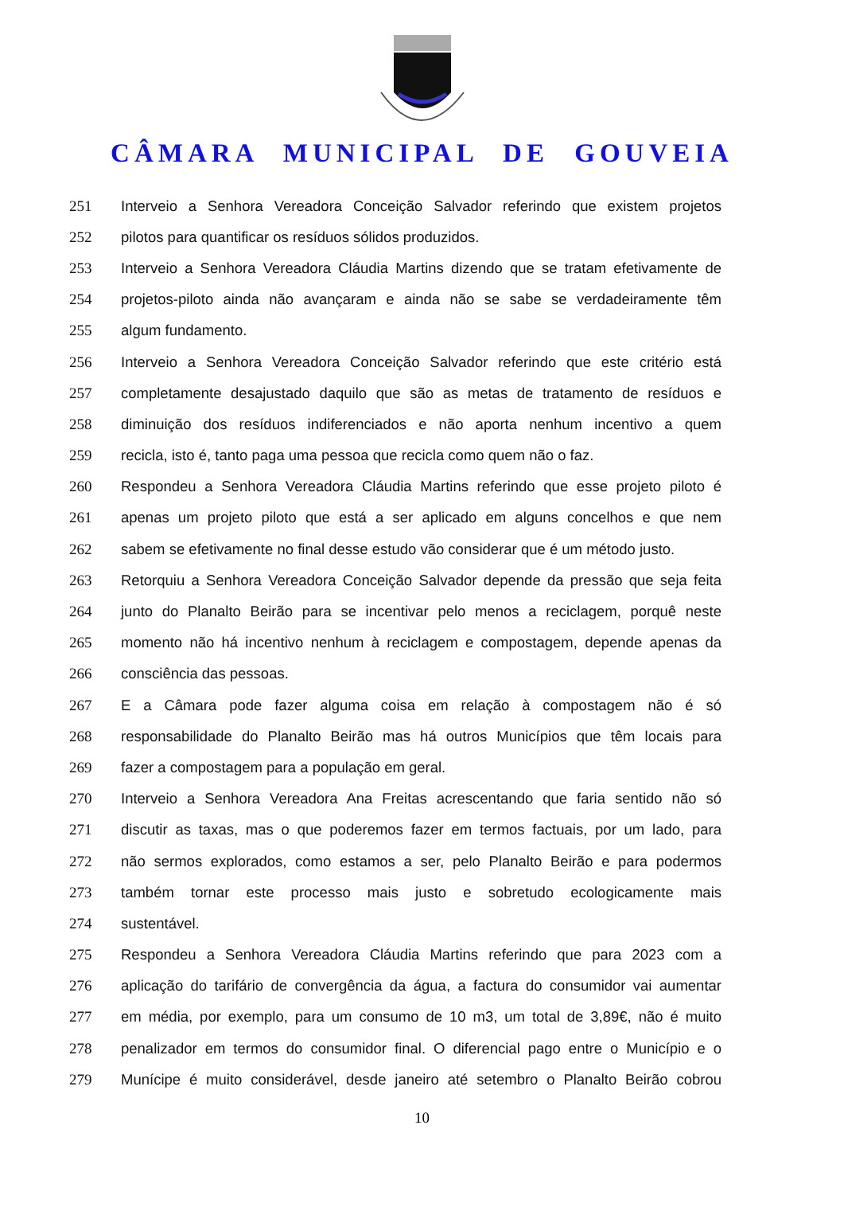CÂMARA MUNICIPAL DE GOUVEIA
251 Interveio a Senhora Vereadora Conceição Salvador referindo que existem projetos
252 pilotos para quantificar os resíduos sólidos produzidos.
253 Interveio a Senhora Vereadora Cláudia Martins dizendo que se tratam efetivamente de
254 projetos-piloto ainda não avançaram e ainda não se sabe se verdadeiramente têm
255 algum fundamento.
256 Interveio a Senhora Vereadora Conceição Salvador referindo que este critério está
257 completamente desajustado daquilo que são as metas de tratamento de resíduos e
258 diminuição dos resíduos indiferenciados e não aporta nenhum incentivo a quem
259 recicla, isto é, tanto paga uma pessoa que recicla como quem não o faz.
260 Respondeu a Senhora Vereadora Cláudia Martins referindo que esse projeto piloto é
261 apenas um projeto piloto que está a ser aplicado em alguns concelhos e que nem
262 sabem se efetivamente no final desse estudo vão considerar que é um método justo.
263 Retorquiu a Senhora Vereadora Conceição Salvador depende da pressão que seja feita
264 junto do Planalto Beirão para se incentivar pelo menos a reciclagem, porquê neste
265 momento não há incentivo nenhum à reciclagem e compostagem, depende apenas da
266 consciência das pessoas.
267 E a Câmara pode fazer alguma coisa em relação à compostagem não é só
268 responsabilidade do Planalto Beirão mas há outros Municípios que têm locais para
269 fazer a compostagem para a população em geral.
270 Interveio a Senhora Vereadora Ana Freitas acrescentando que faria sentido não só
271 discutir as taxas, mas o que poderemos fazer em termos factuais, por um lado, para
272 não sermos explorados, como estamos a ser, pelo Planalto Beirão e para podermos
273 também tornar este processo mais justo e sobretudo ecologicamente mais
274 sustentável.
275 Respondeu a Senhora Vereadora Cláudia Martins referindo que para 2023 com a
276 aplicação do tarifário de convergência da água, a factura do consumidor vai aumentar
277 em média, por exemplo, para um consumo de 10 m3, um total de 3,89€, não é muito
278 penalizador em termos do consumidor final. O diferencial pago entre o Município e o
279 Munícipe é muito considerável, desde janeiro até setembro o Planalto Beirão cobrou
10